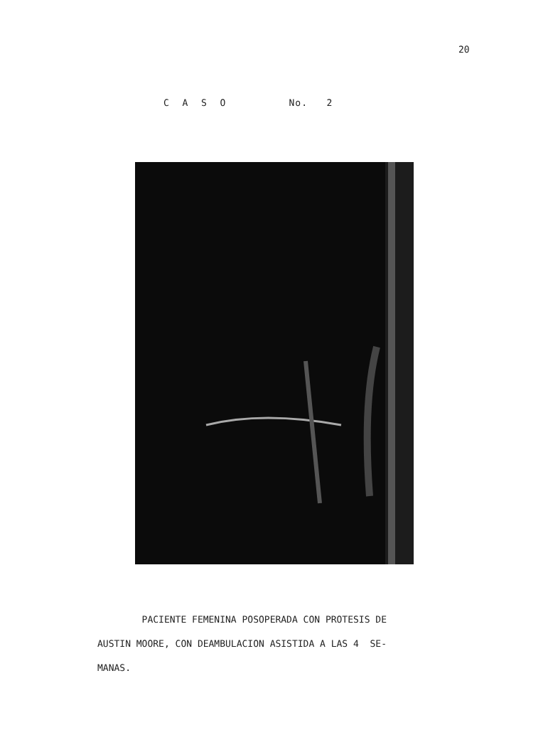20
C A S O No. 2
PACIENTE FEMENINA POSOPERADA CON PROTESIS DE
AUSTIN MOORE, CON DEAMBULACION ASISTIDA A LAS 4 SE-
MANAS.